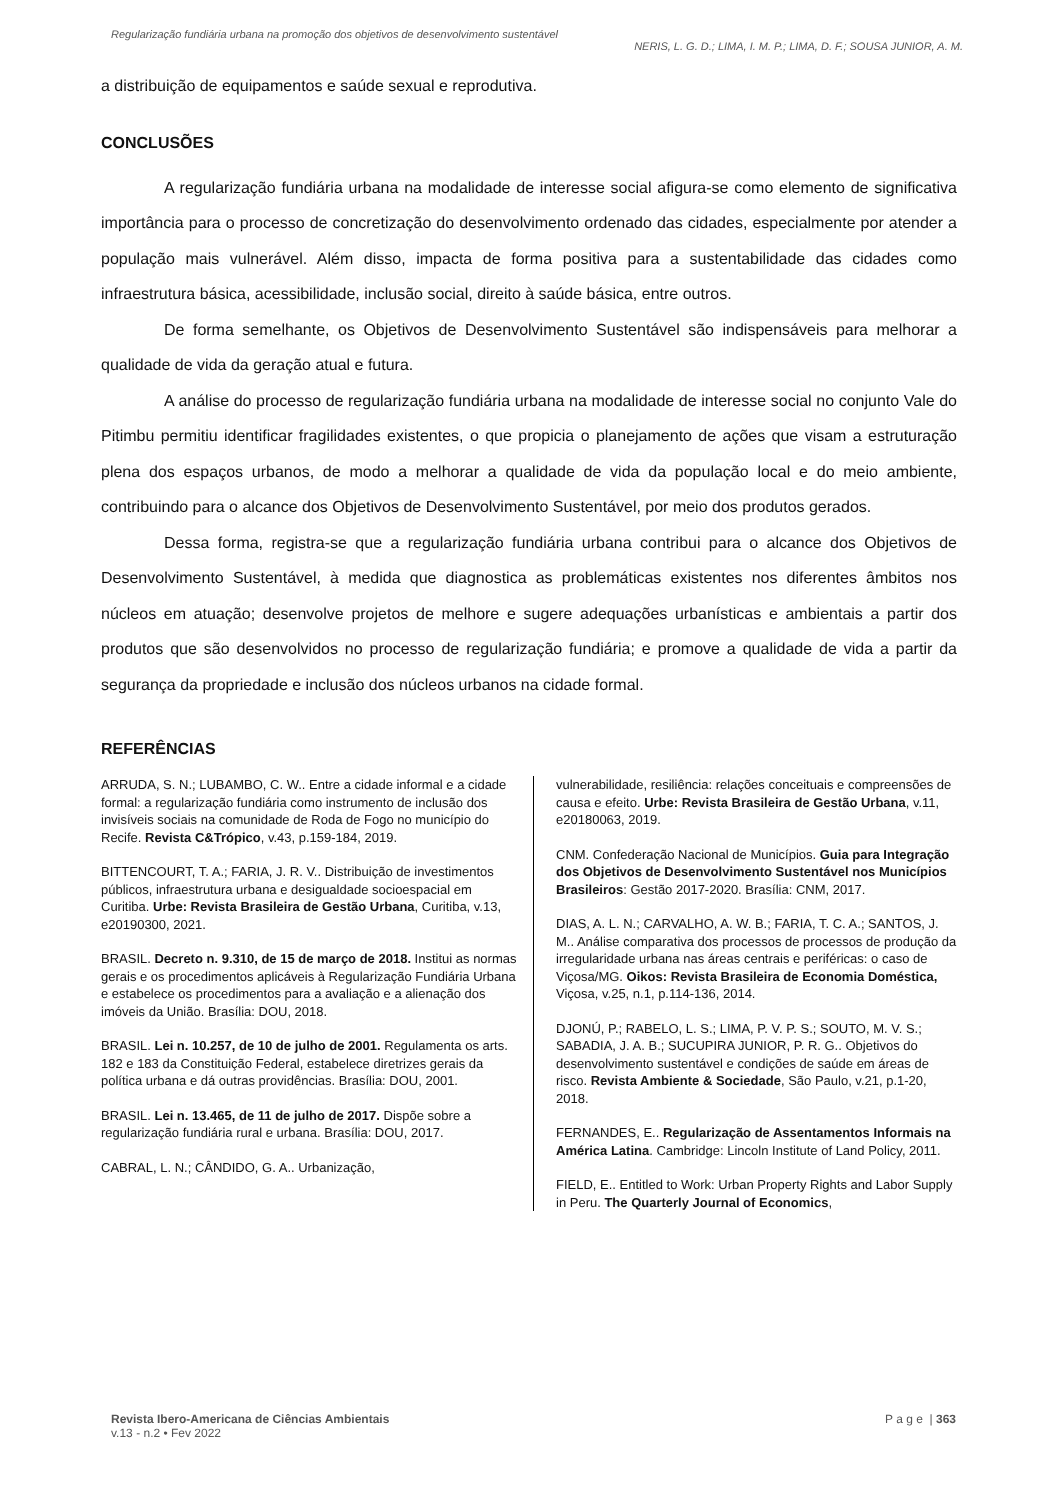Regularização fundiária urbana na promoção dos objetivos de desenvolvimento sustentável
NERIS, L. G. D.; LIMA, I. M. P.; LIMA, D. F.; SOUSA JUNIOR, A. M.
a distribuição de equipamentos e saúde sexual e reprodutiva.
CONCLUSÕES
A regularização fundiária urbana na modalidade de interesse social afigura-se como elemento de significativa importância para o processo de concretização do desenvolvimento ordenado das cidades, especialmente por atender a população mais vulnerável. Além disso, impacta de forma positiva para a sustentabilidade das cidades como infraestrutura básica, acessibilidade, inclusão social, direito à saúde básica, entre outros.
De forma semelhante, os Objetivos de Desenvolvimento Sustentável são indispensáveis para melhorar a qualidade de vida da geração atual e futura.
A análise do processo de regularização fundiária urbana na modalidade de interesse social no conjunto Vale do Pitimbu permitiu identificar fragilidades existentes, o que propicia o planejamento de ações que visam a estruturação plena dos espaços urbanos, de modo a melhorar a qualidade de vida da população local e do meio ambiente, contribuindo para o alcance dos Objetivos de Desenvolvimento Sustentável, por meio dos produtos gerados.
Dessa forma, registra-se que a regularização fundiária urbana contribui para o alcance dos Objetivos de Desenvolvimento Sustentável, à medida que diagnostica as problemáticas existentes nos diferentes âmbitos nos núcleos em atuação; desenvolve projetos de melhore e sugere adequações urbanísticas e ambientais a partir dos produtos que são desenvolvidos no processo de regularização fundiária; e promove a qualidade de vida a partir da segurança da propriedade e inclusão dos núcleos urbanos na cidade formal.
REFERÊNCIAS
ARRUDA, S. N.; LUBAMBO, C. W.. Entre a cidade informal e a cidade formal: a regularização fundiária como instrumento de inclusão dos invisíveis sociais na comunidade de Roda de Fogo no município do Recife. Revista C&Trópico, v.43, p.159-184, 2019.
BITTENCOURT, T. A.; FARIA, J. R. V.. Distribuição de investimentos públicos, infraestrutura urbana e desigualdade socioespacial em Curitiba. Urbe: Revista Brasileira de Gestão Urbana, Curitiba, v.13, e20190300, 2021.
BRASIL. Decreto n. 9.310, de 15 de março de 2018. Institui as normas gerais e os procedimentos aplicáveis à Regularização Fundiária Urbana e estabelece os procedimentos para a avaliação e a alienação dos imóveis da União. Brasília: DOU, 2018.
BRASIL. Lei n. 10.257, de 10 de julho de 2001. Regulamenta os arts. 182 e 183 da Constituição Federal, estabelece diretrizes gerais da política urbana e dá outras providências. Brasília: DOU, 2001.
BRASIL. Lei n. 13.465, de 11 de julho de 2017. Dispõe sobre a regularização fundiária rural e urbana. Brasília: DOU, 2017.
CABRAL, L. N.; CÂNDIDO, G. A.. Urbanização,
vulnerabilidade, resiliência: relações conceituais e compreensões de causa e efeito. Urbe: Revista Brasileira de Gestão Urbana, v.11, e20180063, 2019.
CNM. Confederação Nacional de Municípios. Guia para Integração dos Objetivos de Desenvolvimento Sustentável nos Municípios Brasileiros: Gestão 2017-2020. Brasília: CNM, 2017.
DIAS, A. L. N.; CARVALHO, A. W. B.; FARIA, T. C. A.; SANTOS, J. M.. Análise comparativa dos processos de processos de produção da irregularidade urbana nas áreas centrais e periféricas: o caso de Viçosa/MG. Oikos: Revista Brasileira de Economia Doméstica, Viçosa, v.25, n.1, p.114-136, 2014.
DJONÚ, P.; RABELO, L. S.; LIMA, P. V. P. S.; SOUTO, M. V. S.; SABADIA, J. A. B.; SUCUPIRA JUNIOR, P. R. G.. Objetivos do desenvolvimento sustentável e condições de saúde em áreas de risco. Revista Ambiente & Sociedade, São Paulo, v.21, p.1-20, 2018.
FERNANDES, E.. Regularização de Assentamentos Informais na América Latina. Cambridge: Lincoln Institute of Land Policy, 2011.
FIELD, E.. Entitled to Work: Urban Property Rights and Labor Supply in Peru. The Quarterly Journal of Economics,
Revista Ibero-Americana de Ciências Ambientais
v.13 - n.2 • Fev 2022
P a g e | 363